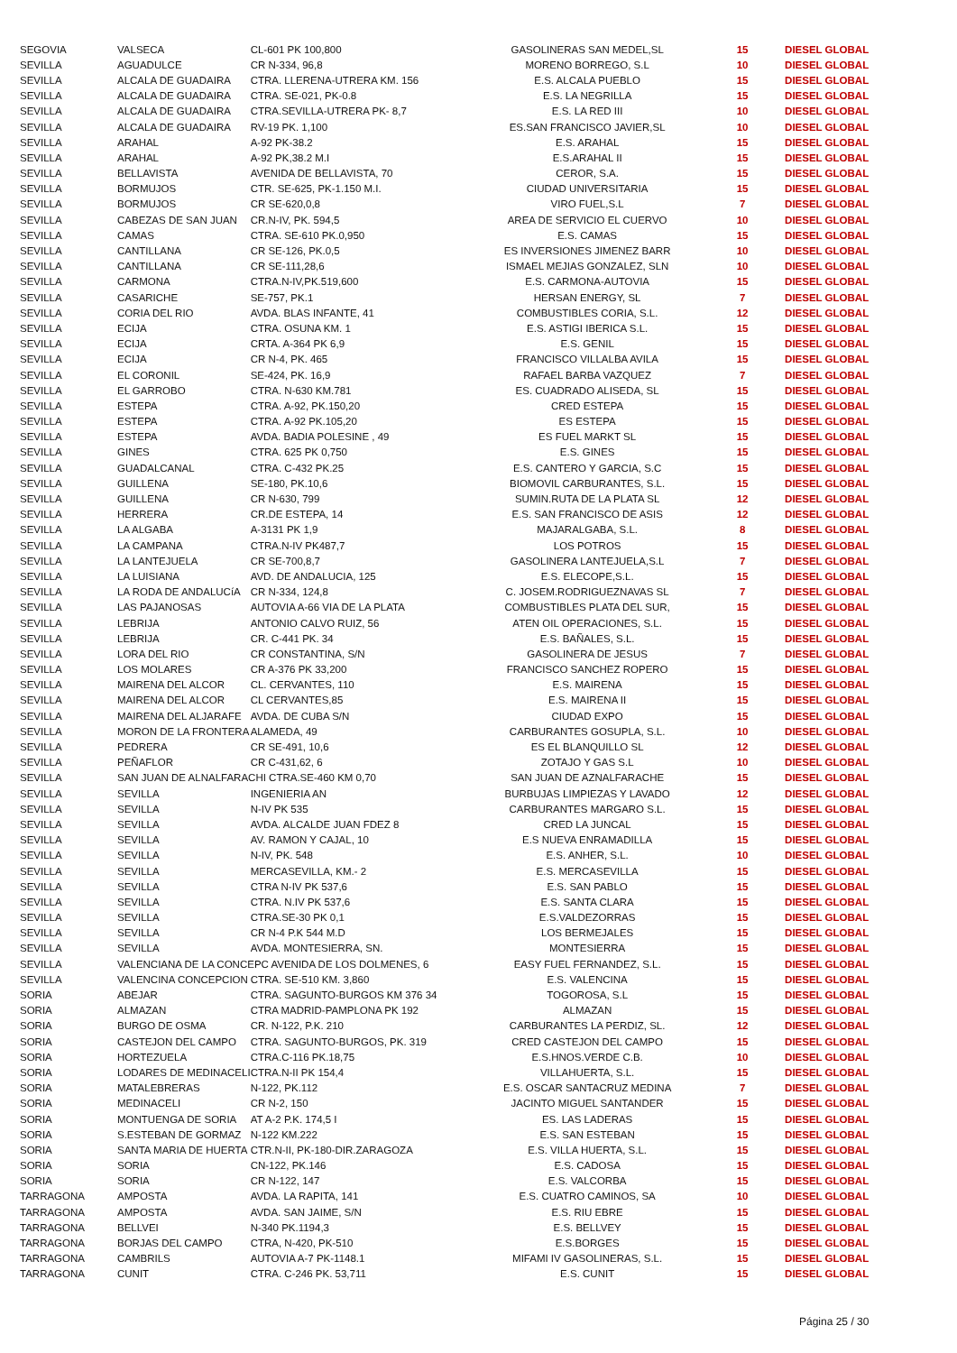| SEGOVIA | VALSECA | CL-601 PK 100,800 | GASOLINERAS SAN MEDEL,SL | 15 | DIESEL GLOBAL |
| SEVILLA | AGUADULCE | CR N-334, 96,8 | MORENO BORREGO, S.L | 10 | DIESEL GLOBAL |
| SEVILLA | ALCALA DE GUADAIRA | CTRA. LLERENA-UTRERA KM. 156 | E.S. ALCALA PUEBLO | 15 | DIESEL GLOBAL |
| SEVILLA | ALCALA DE GUADAIRA | CTRA. SE-021, PK-0.8 | E.S. LA NEGRILLA | 15 | DIESEL GLOBAL |
| SEVILLA | ALCALA DE GUADAIRA | CTRA.SEVILLA-UTRERA PK- 8,7 | E.S. LA RED III | 10 | DIESEL GLOBAL |
| SEVILLA | ALCALA DE GUADAIRA | RV-19 PK. 1,100 | ES.SAN FRANCISCO JAVIER,SL | 10 | DIESEL GLOBAL |
| SEVILLA | ARAHAL | A-92 PK-38.2 | E.S. ARAHAL | 15 | DIESEL GLOBAL |
| SEVILLA | ARAHAL | A-92 PK,38.2 M.I | E.S.ARAHAL II | 15 | DIESEL GLOBAL |
| SEVILLA | BELLAVISTA | AVENIDA DE BELLAVISTA, 70 | CEROR, S.A. | 15 | DIESEL GLOBAL |
| SEVILLA | BORMUJOS | CTR. SE-625, PK-1.150 M.I. | CIUDAD UNIVERSITARIA | 15 | DIESEL GLOBAL |
| SEVILLA | BORMUJOS | CR SE-620,0,8 | VIRO FUEL,S.L | 7 | DIESEL GLOBAL |
| SEVILLA | CABEZAS DE SAN JUAN | CR.N-IV, PK. 594,5 | AREA DE SERVICIO EL CUERVO | 10 | DIESEL GLOBAL |
| SEVILLA | CAMAS | CTRA. SE-610 PK.0,950 | E.S. CAMAS | 15 | DIESEL GLOBAL |
| SEVILLA | CANTILLANA | CR SE-126, PK.0,5 | ES INVERSIONES JIMENEZ BARR | 10 | DIESEL GLOBAL |
| SEVILLA | CANTILLANA | CR SE-111,28,6 | ISMAEL MEJIAS GONZALEZ, SLN | 10 | DIESEL GLOBAL |
| SEVILLA | CARMONA | CTRA.N-IV,PK.519,600 | E.S. CARMONA-AUTOVIA | 15 | DIESEL GLOBAL |
| SEVILLA | CASARICHE | SE-757, PK.1 | HERSAN ENERGY, SL | 7 | DIESEL GLOBAL |
| SEVILLA | CORIA DEL RIO | AVDA. BLAS INFANTE, 41 | COMBUSTIBLES CORIA, S.L. | 12 | DIESEL GLOBAL |
| SEVILLA | ECIJA | CTRA. OSUNA KM. 1 | E.S. ASTIGI IBERICA S.L. | 15 | DIESEL GLOBAL |
| SEVILLA | ECIJA | CRTA. A-364 PK 6,9 | E.S. GENIL | 15 | DIESEL GLOBAL |
| SEVILLA | ECIJA | CR N-4, PK. 465 | FRANCISCO VILLALBA AVILA | 15 | DIESEL GLOBAL |
| SEVILLA | EL CORONIL | SE-424, PK. 16,9 | RAFAEL BARBA VAZQUEZ | 7 | DIESEL GLOBAL |
| SEVILLA | EL GARROBO | CTRA. N-630 KM.781 | ES. CUADRADO ALISEDA, SL | 15 | DIESEL GLOBAL |
| SEVILLA | ESTEPA | CTRA. A-92, PK.150,20 | CRED ESTEPA | 15 | DIESEL GLOBAL |
| SEVILLA | ESTEPA | CTRA. A-92 PK.105,20 | ES ESTEPA | 15 | DIESEL GLOBAL |
| SEVILLA | ESTEPA | AVDA. BADIA POLESINE , 49 | ES FUEL MARKT SL | 15 | DIESEL GLOBAL |
| SEVILLA | GINES | CTRA. 625 PK 0,750 | E.S. GINES | 15 | DIESEL GLOBAL |
| SEVILLA | GUADALCANAL | CTRA. C-432 PK.25 | E.S. CANTERO Y GARCIA, S.C | 15 | DIESEL GLOBAL |
| SEVILLA | GUILLENA | SE-180, PK.10,6 | BIOMOVIL CARBURANTES, S.L. | 15 | DIESEL GLOBAL |
| SEVILLA | GUILLENA | CR N-630, 799 | SUMIN.RUTA DE LA PLATA SL | 12 | DIESEL GLOBAL |
| SEVILLA | HERRERA | CR.DE ESTEPA, 14 | E.S. SAN FRANCISCO DE ASIS | 12 | DIESEL GLOBAL |
| SEVILLA | LA ALGABA | A-3131 PK 1,9 | MAJARALGABA, S.L. | 8 | DIESEL GLOBAL |
| SEVILLA | LA CAMPANA | CTRA.N-IV PK487,7 | LOS POTROS | 15 | DIESEL GLOBAL |
| SEVILLA | LA LANTEJUELA | CR SE-700,8,7 | GASOLINERA LANTEJUELA,S.L | 7 | DIESEL GLOBAL |
| SEVILLA | LA LUISIANA | AVD. DE ANDALUCIA, 125 | E.S. ELECOPE,S.L. | 15 | DIESEL GLOBAL |
| SEVILLA | LA RODA DE ANDALUCíA | CR N-334, 124,8 | C. JOSEM.RODRIGUEZNAVAS SL | 7 | DIESEL GLOBAL |
| SEVILLA | LAS PAJANOSAS | AUTOVIA A-66 VIA DE LA PLATA | COMBUSTIBLES PLATA DEL SUR, | 15 | DIESEL GLOBAL |
| SEVILLA | LEBRIJA | ANTONIO CALVO RUIZ, 56 | ATEN OIL OPERACIONES, S.L. | 15 | DIESEL GLOBAL |
| SEVILLA | LEBRIJA | CR. C-441 PK. 34 | E.S. BAÑALES, S.L. | 15 | DIESEL GLOBAL |
| SEVILLA | LORA DEL RIO | CR CONSTANTINA, S/N | GASOLINERA DE JESUS | 7 | DIESEL GLOBAL |
| SEVILLA | LOS MOLARES | CR A-376 PK 33,200 | FRANCISCO SANCHEZ ROPERO | 15 | DIESEL GLOBAL |
| SEVILLA | MAIRENA DEL ALCOR | CL. CERVANTES, 110 | E.S. MAIRENA | 15 | DIESEL GLOBAL |
| SEVILLA | MAIRENA DEL ALCOR | CL CERVANTES,85 | E.S. MAIRENA II | 15 | DIESEL GLOBAL |
| SEVILLA | MAIRENA DEL ALJARAFE | AVDA. DE CUBA S/N | CIUDAD EXPO | 15 | DIESEL GLOBAL |
| SEVILLA | MORON DE LA FRONTERA | ALAMEDA, 49 | CARBURANTES GOSUPLA, S.L. | 10 | DIESEL GLOBAL |
| SEVILLA | PEDRERA | CR SE-491, 10,6 | ES EL BLANQUILLO SL | 12 | DIESEL GLOBAL |
| SEVILLA | PEÑAFLOR | CR C-431,62, 6 | ZOTAJO Y GAS S.L | 10 | DIESEL GLOBAL |
| SEVILLA | SAN JUAN DE ALNALFARACHI CTRA.SE-460 KM 0,70 | | SAN JUAN DE AZNALFARACHE | 15 | DIESEL GLOBAL |
| SEVILLA | SEVILLA | INGENIERIA AN | BURBUJAS LIMPIEZAS Y LAVADO | 12 | DIESEL GLOBAL |
| SEVILLA | SEVILLA | N-IV PK 535 | CARBURANTES MARGARO S.L. | 15 | DIESEL GLOBAL |
| SEVILLA | SEVILLA | AVDA. ALCALDE JUAN FDEZ 8 | CRED LA JUNCAL | 15 | DIESEL GLOBAL |
| SEVILLA | SEVILLA | AV. RAMON Y CAJAL, 10 | E.S NUEVA ENRAMADILLA | 15 | DIESEL GLOBAL |
| SEVILLA | SEVILLA | N-IV, PK. 548 | E.S. ANHER, S.L. | 10 | DIESEL GLOBAL |
| SEVILLA | SEVILLA | MERCASEVILLA, KM.- 2 | E.S. MERCASEVILLA | 15 | DIESEL GLOBAL |
| SEVILLA | SEVILLA | CTRA N-IV PK 537,6 | E.S. SAN PABLO | 15 | DIESEL GLOBAL |
| SEVILLA | SEVILLA | CTRA. N.IV PK 537,6 | E.S. SANTA CLARA | 15 | DIESEL GLOBAL |
| SEVILLA | SEVILLA | CTRA.SE-30 PK 0,1 | E.S.VALDEZORRAS | 15 | DIESEL GLOBAL |
| SEVILLA | SEVILLA | CR N-4 P.K 544 M.D | LOS BERMEJALES | 15 | DIESEL GLOBAL |
| SEVILLA | SEVILLA | AVDA. MONTESIERRA, SN. | MONTESIERRA | 15 | DIESEL GLOBAL |
| SEVILLA | VALENCIANA DE LA CONCEPC AVENIDA DE LOS DOLMENES, 6 | | EASY FUEL FERNANDEZ, S.L. | 15 | DIESEL GLOBAL |
| SEVILLA | VALENCINA CONCEPCION | CTRA. SE-510 KM. 3,860 | E.S. VALENCINA | 15 | DIESEL GLOBAL |
| SORIA | ABEJAR | CTRA. SAGUNTO-BURGOS KM 376 34 | TOGOROSA, S.L | 15 | DIESEL GLOBAL |
| SORIA | ALMAZAN | CTRA MADRID-PAMPLONA PK 192 | ALMAZAN | 15 | DIESEL GLOBAL |
| SORIA | BURGO DE OSMA | CR. N-122, P.K. 210 | CARBURANTES LA PERDIZ, SL. | 12 | DIESEL GLOBAL |
| SORIA | CASTEJON DEL CAMPO | CTRA. SAGUNTO-BURGOS, PK. 319 | CRED CASTEJON DEL CAMPO | 15 | DIESEL GLOBAL |
| SORIA | HORTEZUELA | CTRA.C-116 PK.18,75 | E.S.HNOS.VERDE C.B. | 10 | DIESEL GLOBAL |
| SORIA | LODARES DE MEDINACELI | CTRA.N-II PK 154,4 | VILLAHUERTA, S.L. | 15 | DIESEL GLOBAL |
| SORIA | MATALEBRERAS | N-122, PK.112 | E.S. OSCAR SANTACRUZ MEDINA | 7 | DIESEL GLOBAL |
| SORIA | MEDINACELI | CR N-2, 150 | JACINTO MIGUEL SANTANDER | 15 | DIESEL GLOBAL |
| SORIA | MONTUENGA DE SORIA | AT A-2 P.K. 174,5 I | ES. LAS LADERAS | 15 | DIESEL GLOBAL |
| SORIA | S.ESTEBAN DE GORMAZ | N-122 KM.222 | E.S. SAN ESTEBAN | 15 | DIESEL GLOBAL |
| SORIA | SANTA MARIA DE HUERTA | CTR.N-II, PK-180-DIR.ZARAGOZA | E.S. VILLA HUERTA, S.L. | 15 | DIESEL GLOBAL |
| SORIA | SORIA | CN-122, PK.146 | E.S. CADOSA | 15 | DIESEL GLOBAL |
| SORIA | SORIA | CR N-122, 147 | E.S. VALCORBA | 15 | DIESEL GLOBAL |
| TARRAGONA | AMPOSTA | AVDA. LA RAPITA, 141 | E.S. CUATRO CAMINOS, SA | 10 | DIESEL GLOBAL |
| TARRAGONA | AMPOSTA | AVDA. SAN JAIME, S/N | E.S. RIU EBRE | 15 | DIESEL GLOBAL |
| TARRAGONA | BELLVEI | N-340 PK.1194,3 | E.S. BELLVEY | 15 | DIESEL GLOBAL |
| TARRAGONA | BORJAS DEL CAMPO | CTRA, N-420, PK-510 | E.S.BORGES | 15 | DIESEL GLOBAL |
| TARRAGONA | CAMBRILS | AUTOVIA A-7 PK-1148.1 | MIFAMI IV GASOLINERAS, S.L. | 15 | DIESEL GLOBAL |
| TARRAGONA | CUNIT | CTRA. C-246 PK. 53,711 | E.S. CUNIT | 15 | DIESEL GLOBAL |
Página 25 / 30